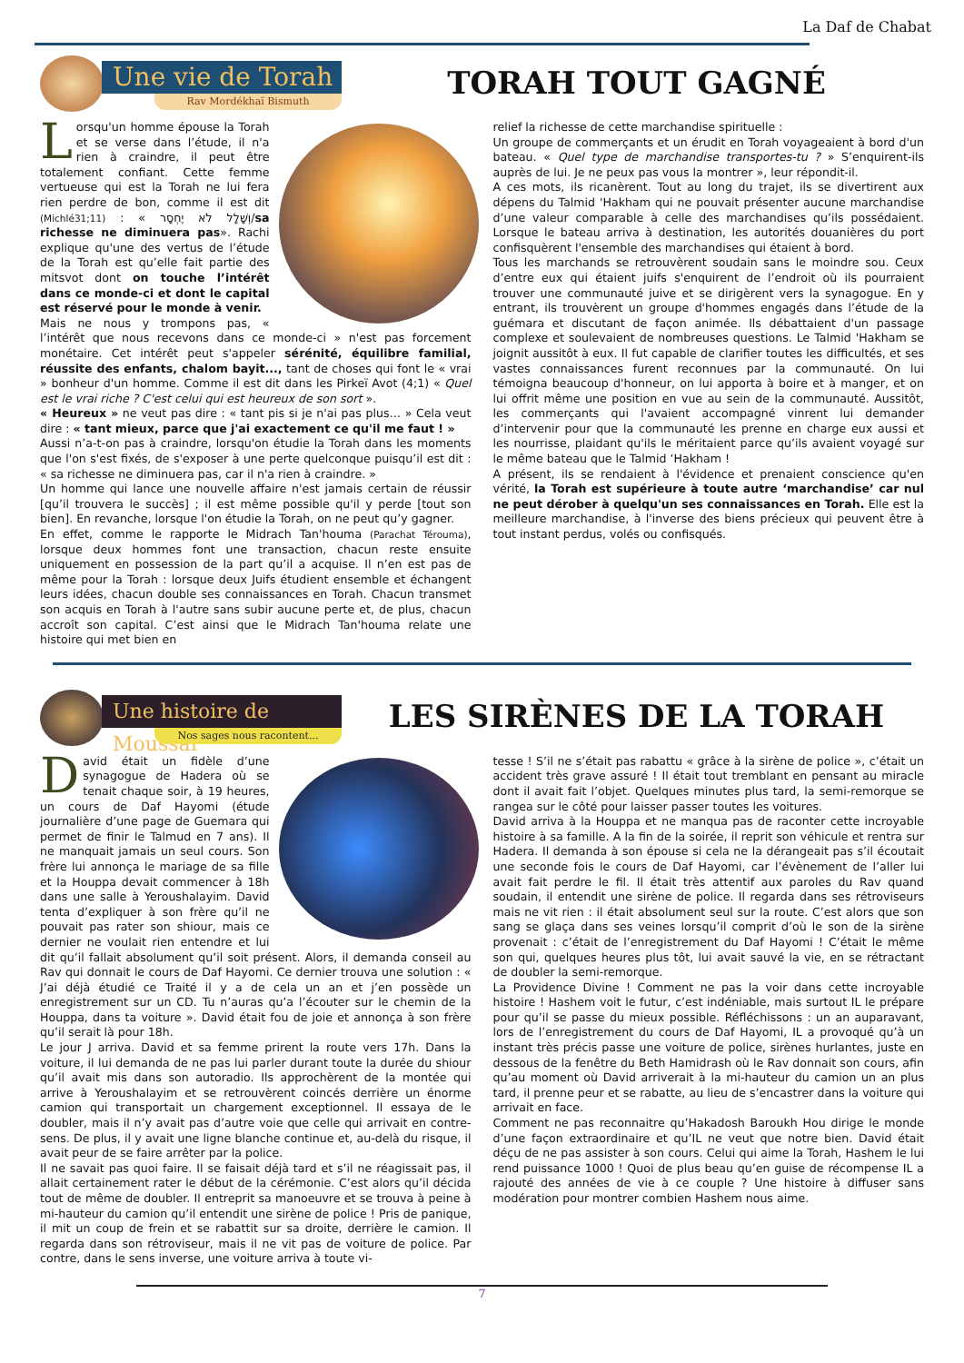La Daf de Chabat
Une vie de Torah
Rav Mordékhaï Bismuth
TORAH TOUT GAGNÉ
Lorsqu'un homme épouse la Torah et se verse dans l’étude, il n'a rien à craindre, il peut être totalement confiant. Cette femme vertueuse qui est la Torah ne lui fera rien perdre de bon, comme il est dit (Michlé31;11) : « וְשָׁלָל לֹא יֶחְסָר/sa richesse ne diminuera pas». Rachi explique qu'une des vertus de l’étude de la Torah est qu’elle fait partie des mitsvot dont on touche l’intérêt dans ce monde-ci et dont le capital est réservé pour le monde à venir.
Mais ne nous y trompons pas, « l’intérêt que nous recevons dans ce monde-ci » n'est pas forcement monétaire. Cet intérêt peut s'appeler sérénité, équilibre familial, réussite des enfants, chalom bayit..., tant de choses qui font le « vrai » bonheur d'un homme. Comme il est dit dans les Pirkeï Avot (4;1) « Quel est le vrai riche ? C'est celui qui est heureux de son sort ».
« Heureux » ne veut pas dire : « tant pis si je n'ai pas plus… » Cela veut dire : « tant mieux, parce que j'ai exactement ce qu'il me faut ! »
Aussi n’a-t-on pas à craindre, lorsqu'on étudie la Torah dans les moments que l'on s'est fixés, de s'exposer à une perte quelconque puisqu’il est dit : « sa richesse ne diminuera pas, car il n'a rien à craindre. »
Un homme qui lance une nouvelle affaire n'est jamais certain de réussir [qu’il trouvera le succès] ; il est même possible qu'il y perde [tout son bien]. En revanche, lorsque l'on étudie la Torah, on ne peut qu’y gagner.
En effet, comme le rapporte le Midrach Tan'houma (Parachat Térouma), lorsque deux hommes font une transaction, chacun reste ensuite uniquement en possession de la part qu’il a acquise. Il n’en est pas de même pour la Torah : lorsque deux Juifs étudient ensemble et échangent leurs idées, chacun double ses connaissances en Torah. Chacun transmet son acquis en Torah à l'autre sans subir aucune perte et, de plus, chacun accroît son capital. C’est ainsi que le Midrach Tan'houma relate une histoire qui met bien en
relief la richesse de cette marchandise spirituelle :
Un groupe de commerçants et un érudit en Torah voyageaient à bord d'un bateau. « Quel type de marchandise transportes-tu ? » S’enquirent-ils auprès de lui. Je ne peux pas vous la montrer », leur répondit-il.
A ces mots, ils ricanèrent. Tout au long du trajet, ils se divertirent aux dépens du Talmid 'Hakham qui ne pouvait présenter aucune marchandise d’une valeur comparable à celle des marchandises qu’ils possédaient. Lorsque le bateau arriva à destination, les autorités douanières du port confisquèrent l'ensemble des marchandises qui étaient à bord.
Tous les marchands se retrouvèrent soudain sans le moindre sou. Ceux d’entre eux qui étaient juifs s'enquirent de l’endroit où ils pourraient trouver une communauté juive et se dirigèrent vers la synagogue. En y entrant, ils trouvèrent un groupe d'hommes engagés dans l’étude de la guémara et discutant de façon animée. Ils débattaient d'un passage complexe et soulevaient de nombreuses questions. Le Talmid 'Hakham se joignit aussitôt à eux. Il fut capable de clarifier toutes les difficultés, et ses vastes connaissances furent reconnues par la communauté. On lui témoigna beaucoup d'honneur, on lui apporta à boire et à manger, et on lui offrit même une position en vue au sein de la communauté. Aussitôt, les commerçants qui l'avaient accompagné vinrent lui demander d’intervenir pour que la communauté les prenne en charge eux aussi et les nourrisse, plaidant qu'ils le méritaient parce qu’ils avaient voyagé sur le même bateau que le Talmid ‘Hakham !
A présent, ils se rendaient à l'évidence et prenaient conscience qu'en vérité, la Torah est supérieure à toute autre ‘marchandise’ car nul ne peut dérober à quelqu'un ses connaissances en Torah. Elle est la meilleure marchandise, à l'inverse des biens précieux qui peuvent être à tout instant perdus, volés ou confisqués.
Une histoire de Moussar
Nos sages nous racontent...
LES SIRÈNES DE LA TORAH
David était un fidèle d’une synagogue de Hadera où se tenait chaque soir, à 19 heures, un cours de Daf Hayomi (étude journalière d’une page de Guemara qui permet de finir le Talmud en 7 ans). Il ne manquait jamais un seul cours. Son frère lui annonça le mariage de sa fille et la Houppa devait commencer à 18h dans une salle à Yeroushalayim. David tenta d’expliquer à son frère qu’il ne pouvait pas rater son shiour, mais ce dernier ne voulait rien entendre et lui dit qu’il fallait absolument qu’il soit présent. Alors, il demanda conseil au Rav qui donnait le cours de Daf Hayomi. Ce dernier trouva une solution : « J’ai déjà étudié ce Traité il y a de cela un an et j’en possède un enregistrement sur un CD. Tu n’auras qu’a l’écouter sur le chemin de la Houppa, dans ta voiture ». David était fou de joie et annonça à son frère qu’il serait là pour 18h.
Le jour J arriva. David et sa femme prirent la route vers 17h. Dans la voiture, il lui demanda de ne pas lui parler durant toute la durée du shiour qu’il avait mis dans son autoradio. Ils approchèrent de la montée qui arrive à Yeroushalayim et se retrouvèrent coincés derrière un énorme camion qui transportait un chargement exceptionnel. Il essaya de le doubler, mais il n’y avait pas d’autre voie que celle qui arrivait en contre-sens. De plus, il y avait une ligne blanche continue et, au-delà du risque, il avait peur de se faire arrêter par la police.
Il ne savait pas quoi faire. Il se faisait déjà tard et s’il ne réagissait pas, il allait certainement rater le début de la cérémonie. C’est alors qu’il décida tout de même de doubler. Il entreprit sa manoeuvre et se trouva à peine à mi-hauteur du camion qu’il entendit une sirène de police ! Pris de panique, il mit un coup de frein et se rabattit sur sa droite, derrière le camion. Il regarda dans son rétroviseur, mais il ne vit pas de voiture de police. Par contre, dans le sens inverse, une voiture arriva à toute vi-
tesse ! S’il ne s’était pas rabattu « grâce à la sirène de police », c’était un accident très grave assuré ! Il était tout tremblant en pensant au miracle dont il avait fait l’objet. Quelques minutes plus tard, la semi-remorque se rangea sur le côté pour laisser passer toutes les voitures.
David arriva à la Houppa et ne manqua pas de raconter cette incroyable histoire à sa famille. A la fin de la soirée, il reprit son véhicule et rentra sur Hadera. Il demanda à son épouse si cela ne la dérangeait pas s’il écoutait une seconde fois le cours de Daf Hayomi, car l’évènement de l’aller lui avait fait perdre le fil. Il était très attentif aux paroles du Rav quand soudain, il entendit une sirène de police. Il regarda dans ses rétroviseurs mais ne vit rien : il était absolument seul sur la route. C’est alors que son sang se glaça dans ses veines lorsqu’il comprit d’où le son de la sirène provenait : c’était de l’enregistrement du Daf Hayomi ! C’était le même son qui, quelques heures plus tôt, lui avait sauvé la vie, en se rétractant de doubler la semi-remorque.
La Providence Divine ! Comment ne pas la voir dans cette incroyable histoire ! Hashem voit le futur, c’est indéniable, mais surtout IL le prépare pour qu’il se passe du mieux possible. Réfléchissons : un an auparavant, lors de l’enregistrement du cours de Daf Hayomi, IL a provoqué qu’à un instant très précis passe une voiture de police, sirènes hurlantes, juste en dessous de la fenêtre du Beth Hamidrash où le Rav donnait son cours, afin qu’au moment où David arriverait à la mi-hauteur du camion un an plus tard, il prenne peur et se rabatte, au lieu de s’encastrer dans la voiture qui arrivait en face.
Comment ne pas reconnaitre qu’Hakadosh Baroukh Hou dirige le monde d’une façon extraordinaire et qu’IL ne veut que notre bien. David était déçu de ne pas assister à son cours. Celui qui aime la Torah, Hashem le lui rend puissance 1000 ! Quoi de plus beau qu’en guise de récompense IL a rajouté des années de vie à ce couple ? Une histoire à diffuser sans modération pour montrer combien Hashem nous aime.
7